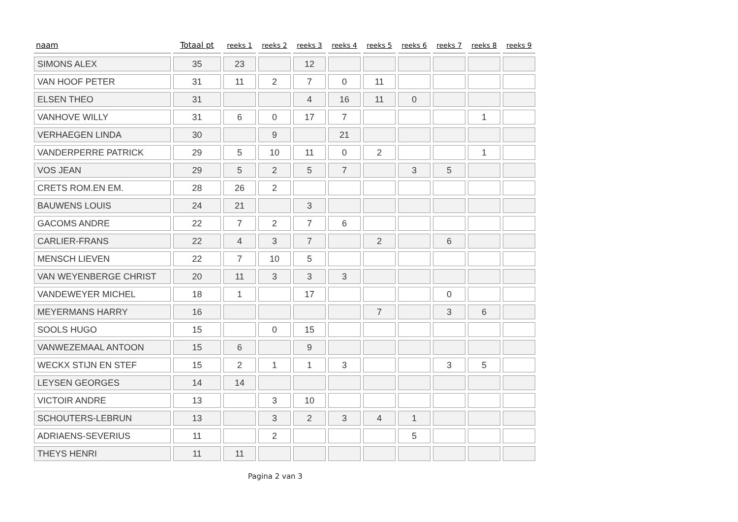| naam | Totaal pt | reeks 1 | reeks 2 | reeks 3 | reeks 4 | reeks 5 | reeks 6 | reeks 7 | reeks 8 | reeks 9 |
| --- | --- | --- | --- | --- | --- | --- | --- | --- | --- | --- |
| SIMONS ALEX | 35 | 23 | | 12 | | | | | | |
| VAN HOOF PETER | 31 | 11 | 2 | 7 | 0 | 11 | | | | |
| ELSEN THEO | 31 | | | 4 | 16 | 11 | 0 | | | |
| VANHOVE WILLY | 31 | 6 | 0 | 17 | 7 | | | | 1 | |
| VERHAEGEN LINDA | 30 | | 9 | | 21 | | | | | |
| VANDERPERRE PATRICK | 29 | 5 | 10 | 11 | 0 | 2 | | | 1 | |
| VOS JEAN | 29 | 5 | 2 | 5 | 7 | | 3 | 5 | | |
| CRETS ROM.EN EM. | 28 | 26 | 2 | | | | | | | |
| BAUWENS LOUIS | 24 | 21 | | 3 | | | | | | |
| GACOMS ANDRE | 22 | 7 | 2 | 7 | 6 | | | | | |
| CARLIER-FRANS | 22 | 4 | 3 | 7 | | 2 | | 6 | | |
| MENSCH LIEVEN | 22 | 7 | 10 | 5 | | | | | | |
| VAN WEYENBERGE CHRIST | 20 | 11 | 3 | 3 | 3 | | | | | |
| VANDEWEYER MICHEL | 18 | 1 | | 17 | | | | 0 | | |
| MEYERMANS HARRY | 16 | | | | | 7 | | 3 | 6 | |
| SOOLS HUGO | 15 | | 0 | 15 | | | | | | |
| VANWEZEMAAL ANTOON | 15 | 6 | | 9 | | | | | | |
| WECKX STIJN EN STEF | 15 | 2 | 1 | 1 | 3 | | | 3 | 5 | |
| LEYSEN GEORGES | 14 | 14 | | | | | | | | |
| VICTOIR ANDRE | 13 | | 3 | 10 | | | | | | |
| SCHOUTERS-LEBRUN | 13 | | 3 | 2 | 3 | 4 | 1 | | | |
| ADRIAENS-SEVERIUS | 11 | | 2 | | | | 5 | | | |
| THEYS HENRI | 11 | 11 | | | | | | | | |
Pagina 2 van 3